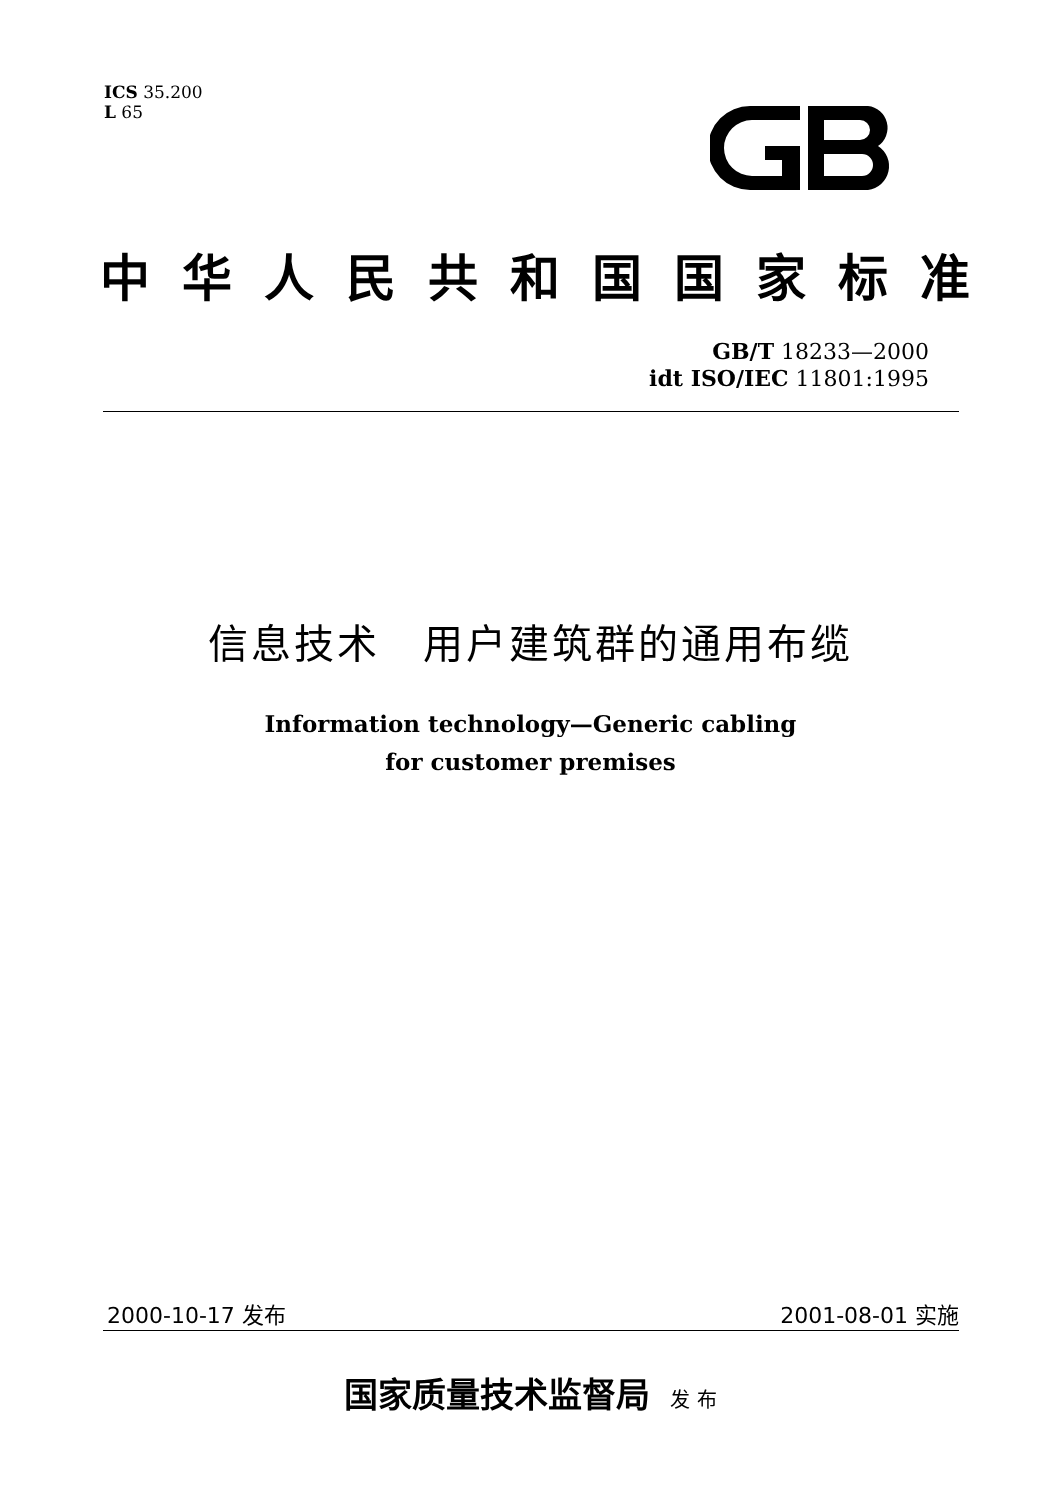ICS 35.200
L 65
中华人民共和国国家标准
GB/T 18233—2000
idt ISO/IEC 11801:1995
信息技术　用户建筑群的通用布缆
Information technology—Generic cabling
for customer premises
2000-10-17 发布 2001-08-01 实施
国家质量技术监督局 发 布